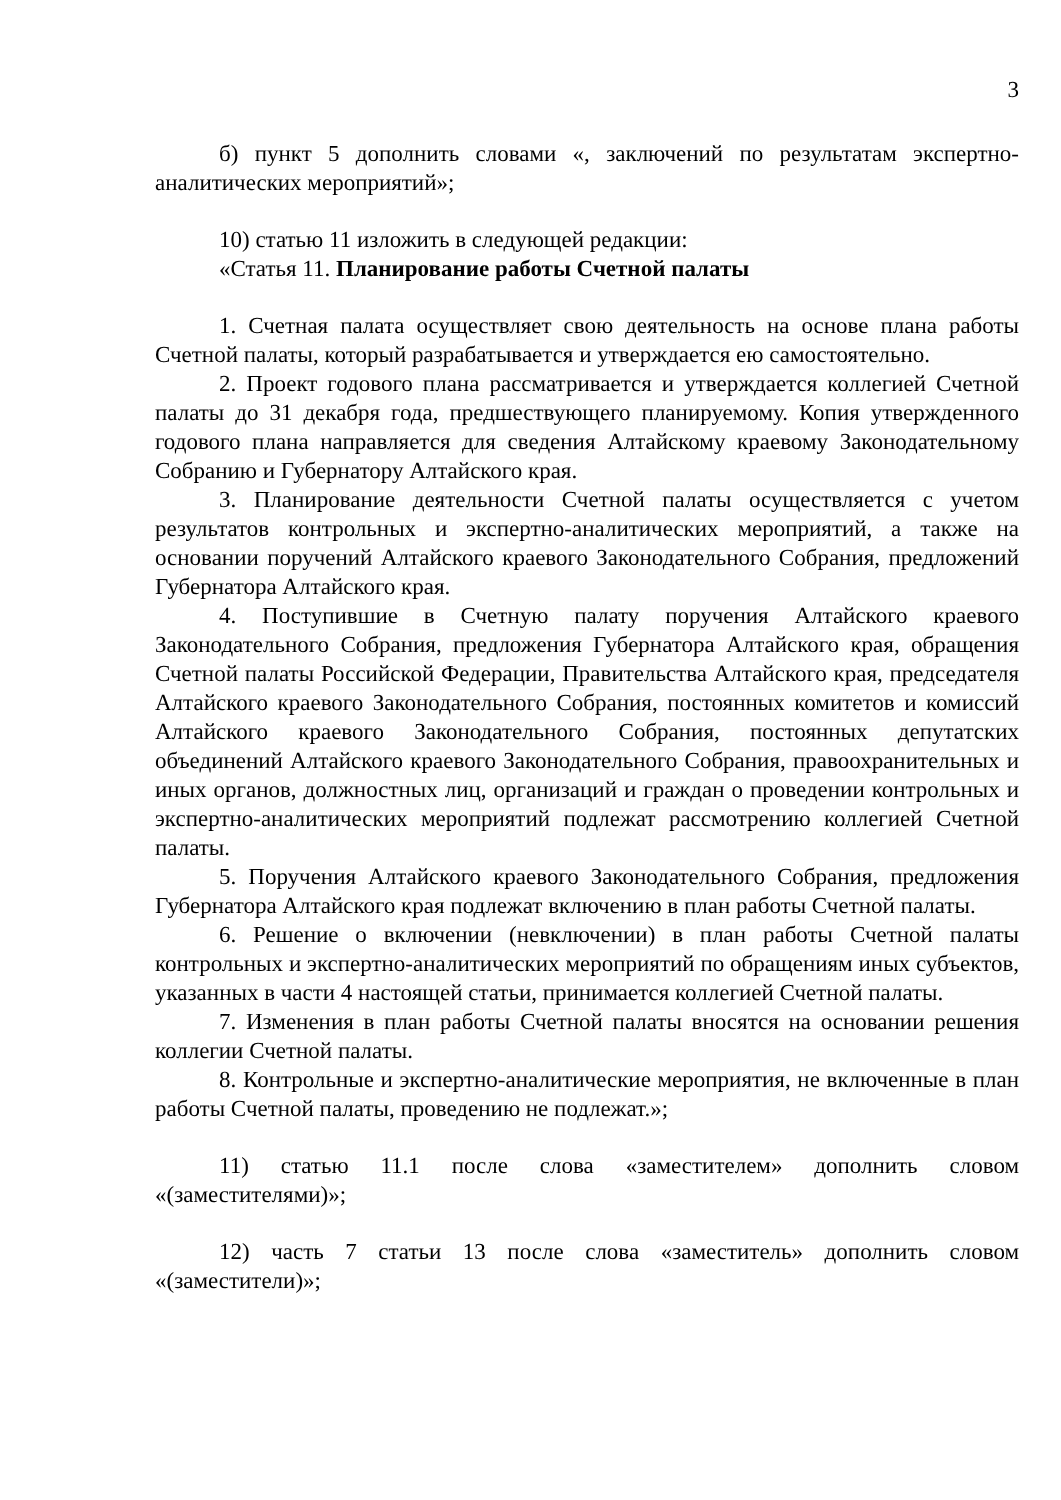3
б) пункт 5 дополнить словами «, заключений по результатам экспертно-аналитических мероприятий»;
10) статью 11 изложить в следующей редакции:
«Статья 11. Планирование работы Счетной палаты
1. Счетная палата осуществляет свою деятельность на основе плана работы Счетной палаты, который разрабатывается и утверждается ею самостоятельно.
2. Проект годового плана рассматривается и утверждается коллегией Счетной палаты до 31 декабря года, предшествующего планируемому. Копия утвержденного годового плана направляется для сведения Алтайскому краевому Законодательному Собранию и Губернатору Алтайского края.
3. Планирование деятельности Счетной палаты осуществляется с учетом результатов контрольных и экспертно-аналитических мероприятий, а также на основании поручений Алтайского краевого Законодательного Собрания, предложений Губернатора Алтайского края.
4. Поступившие в Счетную палату поручения Алтайского краевого Законодательного Собрания, предложения Губернатора Алтайского края, обращения Счетной палаты Российской Федерации, Правительства Алтайского края, председателя Алтайского краевого Законодательного Собрания, постоянных комитетов и комиссий Алтайского краевого Законодательного Собрания, постоянных депутатских объединений Алтайского краевого Законодательного Собрания, правоохранительных и иных органов, должностных лиц, организаций и граждан о проведении контрольных и экспертно-аналитических мероприятий подлежат рассмотрению коллегией Счетной палаты.
5. Поручения Алтайского краевого Законодательного Собрания, предложения Губернатора Алтайского края подлежат включению в план работы Счетной палаты.
6. Решение о включении (невключении) в план работы Счетной палаты контрольных и экспертно-аналитических мероприятий по обращениям иных субъектов, указанных в части 4 настоящей статьи, принимается коллегией Счетной палаты.
7. Изменения в план работы Счетной палаты вносятся на основании решения коллегии Счетной палаты.
8. Контрольные и экспертно-аналитические мероприятия, не включенные в план работы Счетной палаты, проведению не подлежат.»;
11) статью 11.1 после слова «заместителем» дополнить словом «(заместителями)»;
12) часть 7 статьи 13 после слова «заместитель» дополнить словом «(заместители)»;